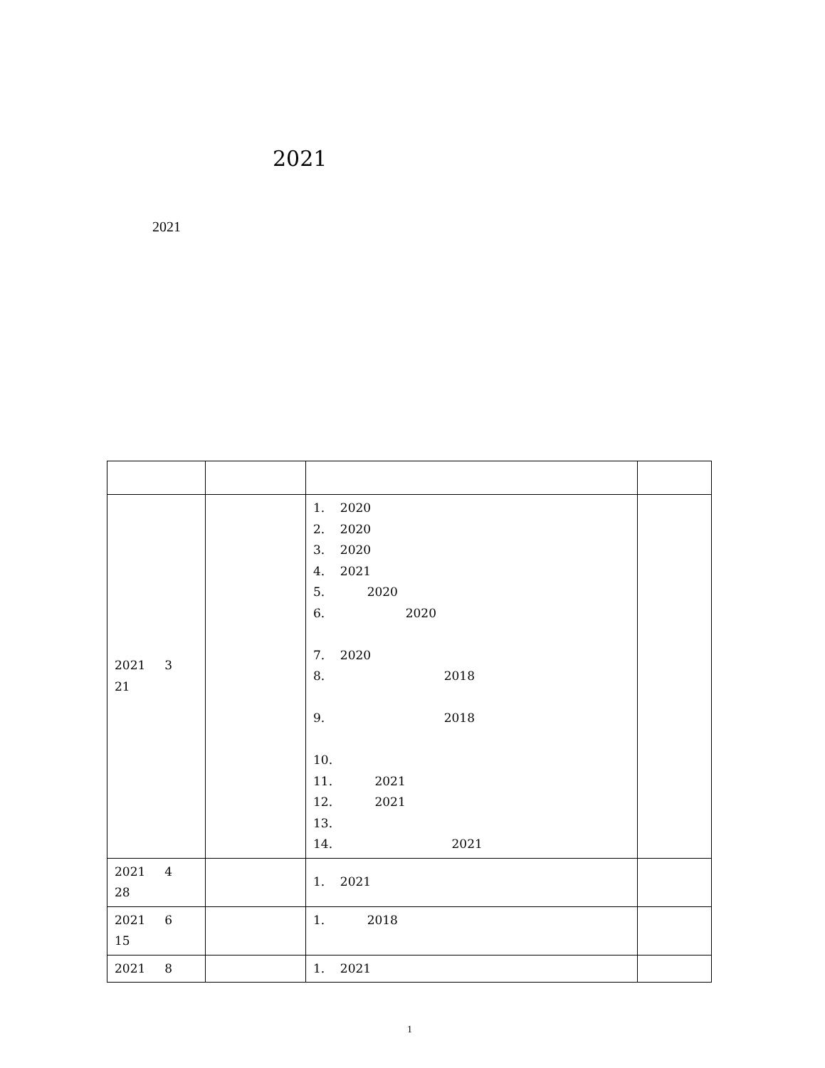2021
2021
| 2021 3 21 | | 1. 2020 2. 2020 3. 2020 4. 2021 5. 2020 6. 2020 7. 2020 8. 2018 9. 2018 10. 11. 2021 12. 2021 13. 14. 2021 | |
| 2021 4 28 | | 1. 2021 | |
| 2021 6 15 | | 1. 2018 | |
| 2021 8 | | 1. 2021 | |
1